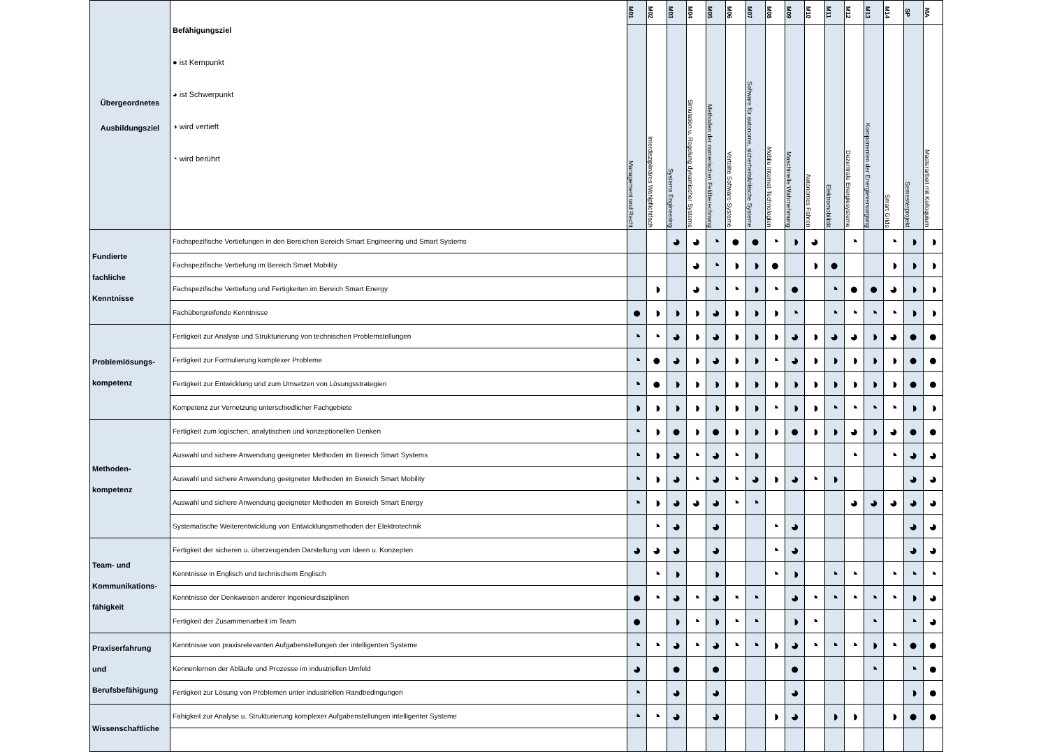| Übergeordnetes Ausbildungsziel | Befähigungsziel ● ist Kernpunkt ◕ ist Schwerpunkt ◑ wird vertieft ◔ wird berührt | M01 | M02 | M03 | M04 | M05 | M06 | M07 | M08 | M09 | M10 | M11 | M12 | M13 | M14 | SP | MA |
| --- | --- | --- | --- | --- | --- | --- | --- | --- | --- | --- | --- | --- | --- | --- | --- | --- | --- |
| | | Management und Recht | Interdisziplinäres Wahlpflichtfach | Systems Engineering | Simulation u. Regelung dynamischer Systeme | Methoden der numerischen Feldberechnung | Verteilte Software-Systeme | Software für autonome, sicherheitskritische Systeme | Mobile Internet-Technologien | Maschinelle Wahrnehmung | Autonomes Fahren | Elektromobilität | Dezentrale Energiesysteme | Komponenten der Energieversorgung | Smart Grids | Semesterprojekt | Masterarbeit mit Kolloquium |
| Fundierte fachliche Kenntnisse | Fachspezifische Vertiefungen in den Bereichen Bereich Smart Engineering und Smart Systems | | | ◕ | ◕ | ◔ | ● | ● | ◔ | ◑ | ◕ | | ◔ | | ◔ | ◑ | ◑ |
| | Fachspezifische Vertiefung im Bereich Smart Mobility | | | | ◕ | ◔ | ◑ | ◑ | ● | | ◑ | ● | | | ◑ | ◑ | ◑ |
| | Fachspezifische Vertiefung und Fertigkeiten im Bereich Smart Energy | | ◑ | | ◕ | ◔ | ◔ | ◑ | ◔ | ● | | ◔ | ● | ● | ◕ | ◑ | ◑ |
| | Fachübergreifende Kenntnisse | ● | ◑ | ◑ | ◑ | ◕ | ◑ | ◑ | ◑ | ◔ | | ◔ | ◔ | ◔ | ◔ | ◑ | ◑ |
| Problemlösungs- kompetenz | Fertigkeit zur Analyse und Strukturierung von technischen Problemstellungen | ◔ | ◔ | ◕ | ◑ | ◕ | ◑ | ◑ | ◑ | ◕ | ◑ | ◕ | ◕ | ◑ | ◕ | ● | ● |
| | Fertigkeit zur Formulierung komplexer Probleme | ◔ | ● | ◕ | ◑ | ◕ | ◑ | ◑ | ◔ | ◕ | ◑ | ◑ | ◑ | ◑ | ◑ | ● | ● |
| | Fertigkeit zur Entwicklung und zum Umsetzen von Lösungsstrategien | ◔ | ● | ◑ | ◑ | ◑ | ◑ | ◑ | ◑ | ◑ | ◑ | ◑ | ◑ | ◑ | ◑ | ● | ● |
| | Kompetenz zur Vernetzung unterschiedlicher Fachgebiete | ◑ | ◑ | ◑ | ◑ | ◑ | ◑ | ◑ | ◔ | ◑ | ◑ | ◔ | ◔ | ◔ | ◔ | ◑ | ◑ |
| Methoden- kompetenz | Fertigkeit zum logischen, analytischen und konzeptionellen Denken | ◔ | ◑ | ● | ◑ | ● | ◑ | ◑ | ◑ | ● | ◑ | ◑ | ◕ | ◑ | ◕ | ● | ● |
| | Auswahl und sichere Anwendung geeigneter Methoden im Bereich Smart Systems | ◔ | ◑ | ◕ | ◔ | ◕ | ◔ | ◑ | | | | | ◔ | | ◔ | ◕ | ◕ |
| | Auswahl und sichere Anwendung geeigneter Methoden im Bereich Smart Mobility | ◔ | ◑ | ◕ | ◔ | ◕ | ◔ | ◕ | ◑ | ◕ | ◔ | ◑ | | | | ◕ | ◕ |
| | Auswahl und sichere Anwendung geeigneter Methoden im Bereich Smart Energy | ◔ | ◑ | ◕ | ◕ | ◕ | ◔ | ◔ | | | | | ◕ | ◕ | ◕ | ◕ | ◕ |
| | Systematische Weiterentwicklung von Entwicklungsmethoden der Elektrotechnik | | ◔ | ◕ | | ◕ | | | ◔ | ◕ | | | | | | ◕ | ◕ |
| Team- und Kommunikations- fähigkeit | Fertigkeit der sicheren u. überzeugenden Darstellung von Ideen u. Konzepten | ◕ | ◕ | ◕ | | ◕ | | | ◔ | ◕ | | | | | | ◕ | ◕ |
| | Kenntnisse in Englisch und technischem Englisch | | ◔ | ◑ | | ◑ | | | ◔ | ◑ | | ◔ | ◔ | | ◔ | ◔ | ◔ |
| | Kenntnisse der Denkweisen anderer Ingenieurdisziplinen | ● | ◔ | ◕ | ◔ | ◕ | ◔ | ◔ | | ◕ | ◔ | ◔ | ◔ | ◔ | ◔ | ◑ | ◕ |
| | Fertigkeit der Zusammenarbeit im Team | ● | | ◑ | ◔ | ◑ | ◔ | ◔ | | ◑ | ◔ | | | ◔ | | ◔ | ◕ |
| Praxiserfahrung und Berufsbefähigung | Kenntnisse von praxisrelevanten Aufgabenstellungen der intelligenten Systeme | ◔ | ◔ | ◕ | ◔ | ◕ | ◔ | ◔ | ◑ | ◕ | ◔ | ◔ | ◔ | ◑ | ◔ | ● | ● |
| | Kennenlernen der Abläufe und Prozesse im industriellen Umfeld | ◕ | | ● | | ● | | | | ● | | | | ◔ | | ◔ | ● |
| | Fertigkeit zur Lösung von Problemen unter industriellen Randbedingungen | ◔ | | ◕ | | ◕ | | | | ◕ | | | | | | ◑ | ● |
| Wissenschaftliche | Fähigkeit zur Analyse u. Strukturierung komplexer Aufgabenstellungen intelligenter Systeme | ◔ | ◔ | ◕ | | ◕ | | | ◑ | ◕ | | ◑ | ◑ | | ◑ | ● | ● |